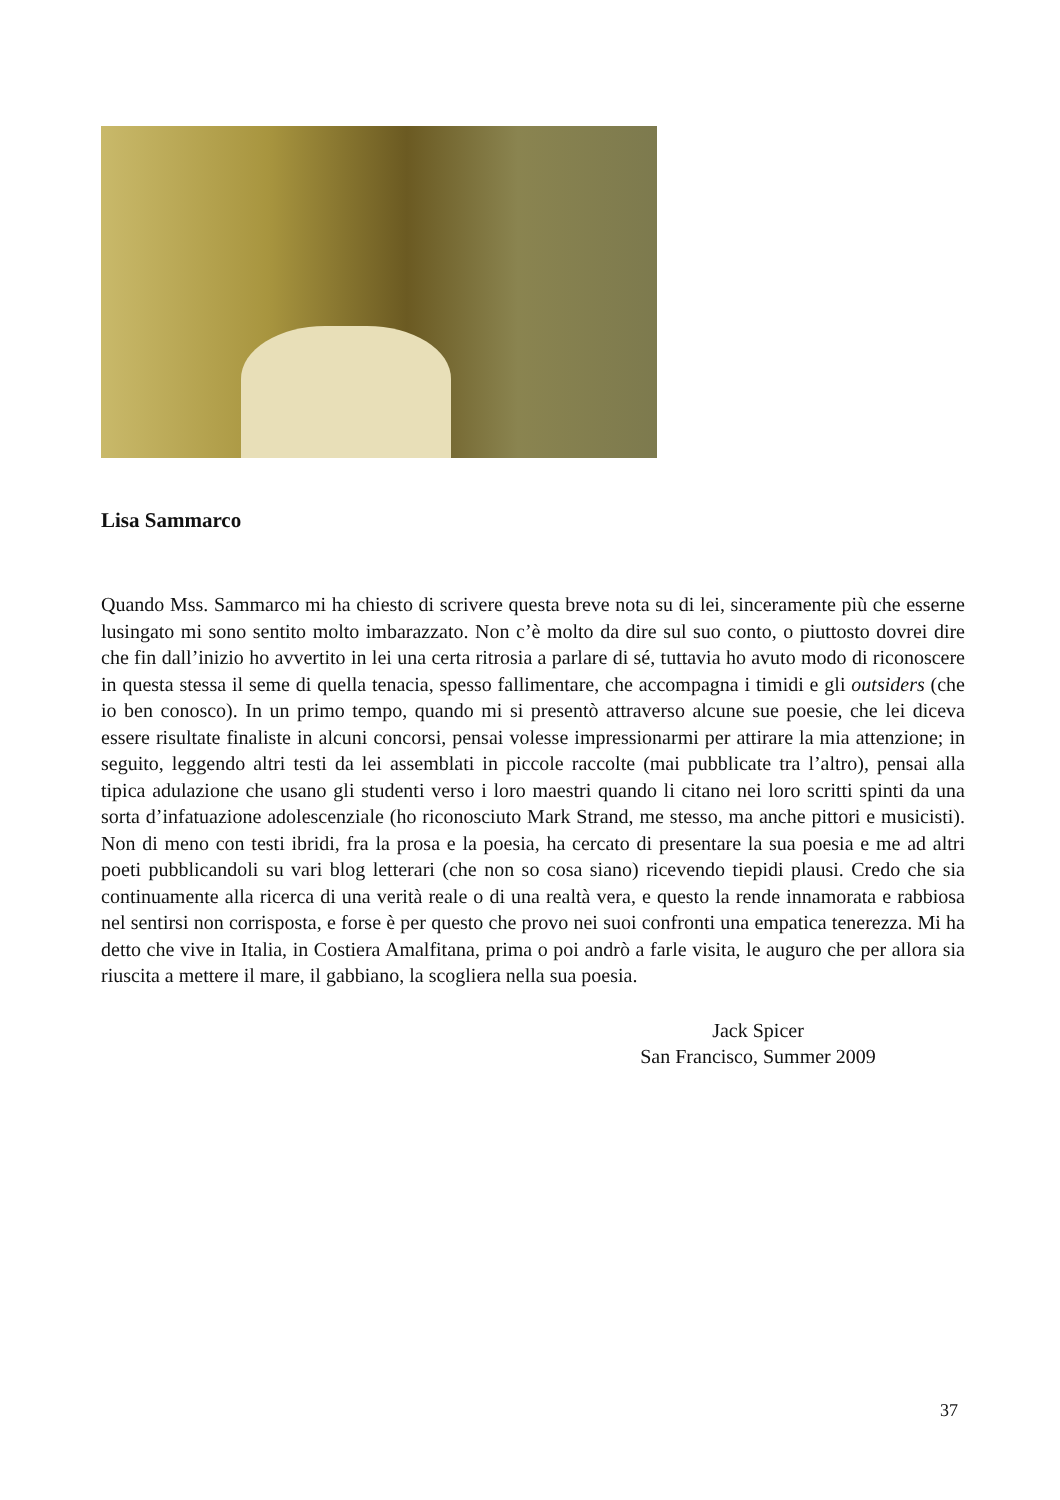Lisa Sammarco
Quando Mss. Sammarco mi ha chiesto di scrivere questa breve nota su di lei, sinceramente più che esserne lusingato mi sono sentito molto imbarazzato. Non c’è molto da dire sul suo conto, o piuttosto dovrei dire che fin dall’inizio ho avvertito in lei una certa ritrosia a parlare di sé, tuttavia ho avuto modo di riconoscere in questa stessa il seme di quella tenacia, spesso fallimentare, che accompagna i timidi e gli outsiders (che io ben conosco). In un primo tempo, quando mi si presentò attraverso alcune sue poesie, che lei diceva essere risultate finaliste in alcuni concorsi, pensai volesse impressionarmi per attirare la mia attenzione; in seguito, leggendo altri testi da lei assemblati in piccole raccolte (mai pubblicate tra l’altro), pensai alla tipica adulazione che usano gli studenti verso i loro maestri quando li citano nei loro scritti spinti da una sorta d’infatuazione adolescenziale (ho riconosciuto Mark Strand, me stesso, ma anche pittori e musicisti). Non di meno con testi ibridi, fra la prosa e la poesia, ha cercato di presentare la sua poesia e me ad altri poeti pubblicandoli su vari blog letterari (che non so cosa siano) ricevendo tiepidi plausi. Credo che sia continuamente alla ricerca di una verità reale o di una realtà vera, e questo la rende innamorata e rabbiosa nel sentirsi non corrisposta, e forse è per questo che provo nei suoi confronti una empatica tenerezza. Mi ha detto che vive in Italia, in Costiera Amalfitana, prima o poi andrò a farle visita, le auguro che per allora sia riuscita a mettere il mare, il gabbiano, la scogliera nella sua poesia.
Jack Spicer
San Francisco, Summer 2009
37